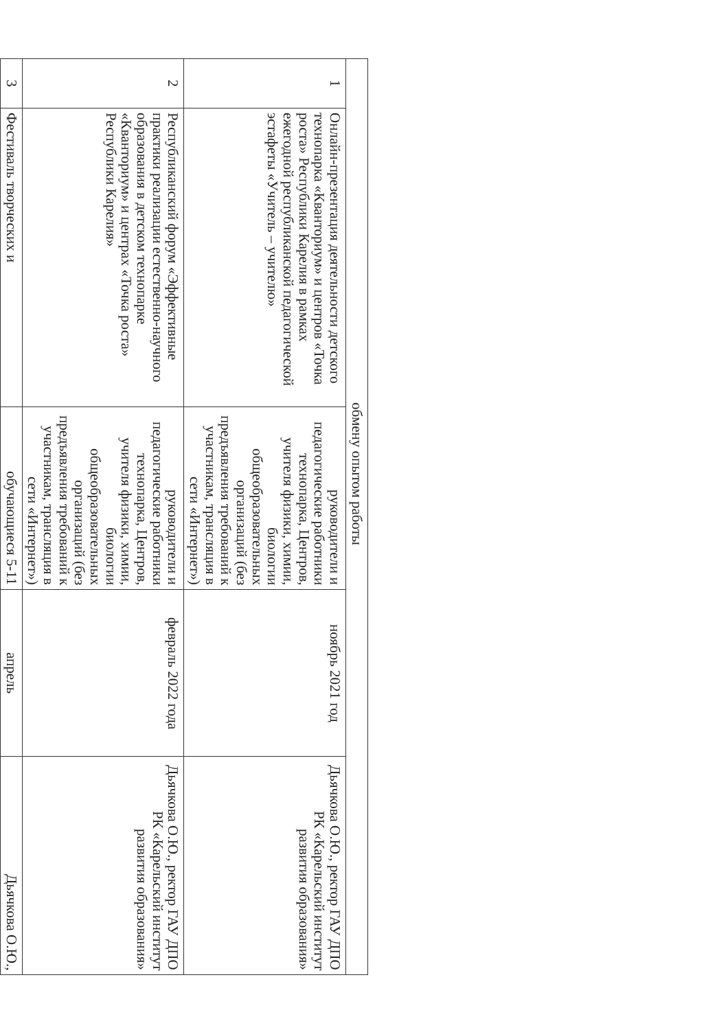| обмену опытом работы | | | | |
| 1 | Онлайн-презентация деятельности детского технопарка «Кванториум» и центров «Точка роста» Республики Карелия в рамках ежегодной республиканской педагогической эстафеты «Учитель – учителю» | руководители и педагогические работники технопарка, Центров, учителя физики, химии, биологии общеобразовательных организаций (без предъявления требований к участникам, трансляция в сети «Интернет») | ноябрь 2021 год | Дьячкова О.Ю., ректор ГАУ ДПО РК «Карельский институт развития образования» |
| 2 | Республиканский форум «Эффективные практики реализации естественно-научного образования в детском технопарке «Кванториум» и центрах «Точка роста» Республики Карелия» | руководители и педагогические работники технопарка, Центров, учителя физики, химии, биологии общеобразовательных организаций (без предъявления требований к участникам, трансляция в сети «Интернет») | февраль 2022 года | Дьячкова О.Ю., ректор ГАУ ДПО РК «Карельский институт развития образования» |
| 3 | Фестиваль творческих и | обучающиеся 5-11 | апрель | Дьячкова О.Ю., |